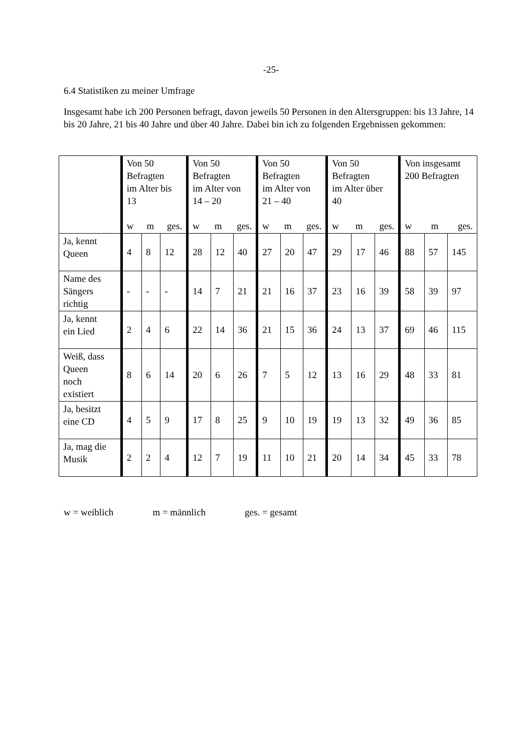-25-
6.4 Statistiken zu meiner Umfrage
Insgesamt habe ich 200 Personen befragt, davon jeweils 50 Personen in den Altersgruppen: bis 13 Jahre, 14 bis 20 Jahre, 21 bis 40 Jahre und über 40 Jahre. Dabei bin ich zu folgenden Ergebnissen gekommen:
| | Von 50 Befragten im Alter bis 13 w m ges. | | | Von 50 Befragten im Alter von 14 – 20 w m ges. | | | Von 50 Befragten im Alter von 21 – 40 w m ges. | | | Von 50 Befragten im Alter über 40 w m ges. | | | Von insgesamt 200 Befragten w m ges. | | |
| --- | --- | --- | --- | --- | --- | --- | --- | --- | --- | --- | --- | --- | --- | --- | --- |
| Ja, kennt Queen | 4 | 8 | 12 | 28 | 12 | 40 | 27 | 20 | 47 | 29 | 17 | 46 | 88 | 57 | 145 |
| Name des Sängers richtig | - | - | - | 14 | 7 | 21 | 21 | 16 | 37 | 23 | 16 | 39 | 58 | 39 | 97 |
| Ja, kennt ein Lied | 2 | 4 | 6 | 22 | 14 | 36 | 21 | 15 | 36 | 24 | 13 | 37 | 69 | 46 | 115 |
| Weiß, dass Queen noch existiert | 8 | 6 | 14 | 20 | 6 | 26 | 7 | 5 | 12 | 13 | 16 | 29 | 48 | 33 | 81 |
| Ja, besitzt eine CD | 4 | 5 | 9 | 17 | 8 | 25 | 9 | 10 | 19 | 19 | 13 | 32 | 49 | 36 | 85 |
| Ja, mag die Musik | 2 | 2 | 4 | 12 | 7 | 19 | 11 | 10 | 21 | 20 | 14 | 34 | 45 | 33 | 78 |
w = weiblich m = männlich ges. = gesamt